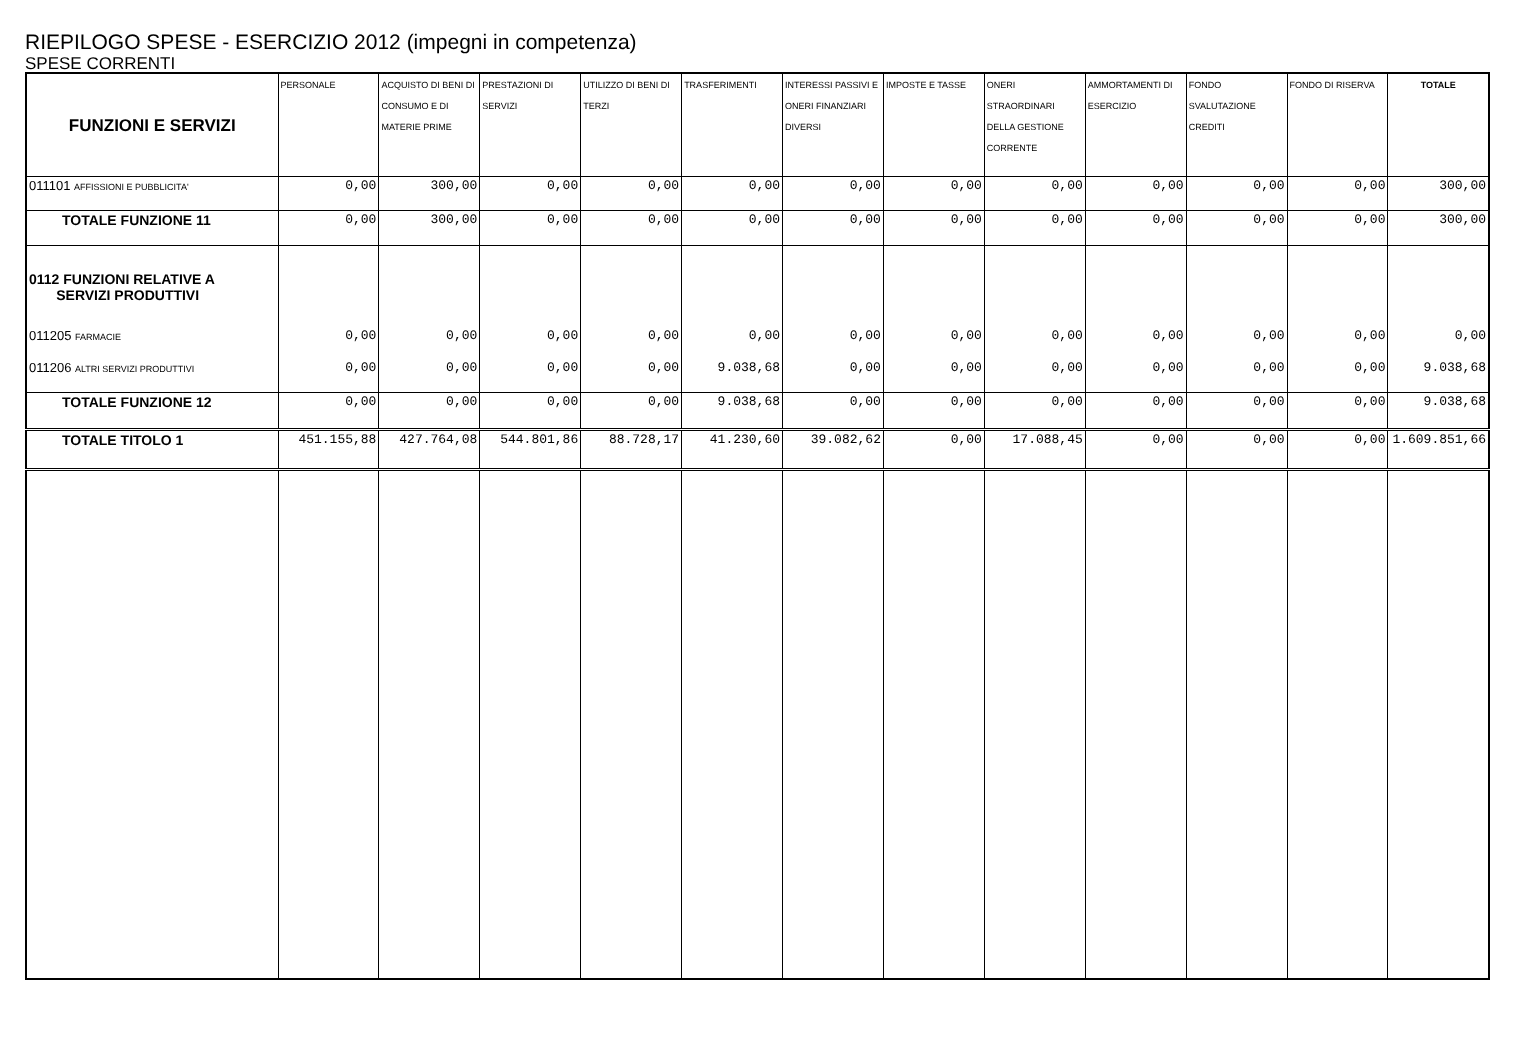RIEPILOGO SPESE - ESERCIZIO 2012 (impegni in competenza)
SPESE CORRENTI
| FUNZIONI E SERVIZI | PERSONALE | ACQUISTO DI BENI DI CONSUMO E DI MATERIE PRIME | PRESTAZIONI DI SERVIZI | UTILIZZO DI BENI DI TERZI | TRASFERIMENTI | INTERESSI PASSIVI E ONERI FINANZIARI DIVERSI | IMPOSTE E TASSE | ONERI STRAORDINARI DELLA GESTIONE CORRENTE | AMMORTAMENTI DI ESERCIZIO | FONDO SVALUTAZIONE CREDITI | FONDO DI RISERVA | TOTALE |
| --- | --- | --- | --- | --- | --- | --- | --- | --- | --- | --- | --- | --- |
| 011101 AFFISSIONI E PUBBLICITA' | 0,00 | 300,00 | 0,00 | 0,00 | 0,00 | 0,00 | 0,00 | 0,00 | 0,00 | 0,00 | 0,00 | 300,00 |
| TOTALE FUNZIONE 11 | 0,00 | 300,00 | 0,00 | 0,00 | 0,00 | 0,00 | 0,00 | 0,00 | 0,00 | 0,00 | 0,00 | 300,00 |
| 0112 FUNZIONI RELATIVE A SERVIZI PRODUTTIVI | | | | | | | | | | | | |
| 011205 FARMACIE | 0,00 | 0,00 | 0,00 | 0,00 | 0,00 | 0,00 | 0,00 | 0,00 | 0,00 | 0,00 | 0,00 | 0,00 |
| 011206 ALTRI SERVIZI PRODUTTIVI | 0,00 | 0,00 | 0,00 | 0,00 | 9.038,68 | 0,00 | 0,00 | 0,00 | 0,00 | 0,00 | 0,00 | 9.038,68 |
| TOTALE FUNZIONE 12 | 0,00 | 0,00 | 0,00 | 0,00 | 9.038,68 | 0,00 | 0,00 | 0,00 | 0,00 | 0,00 | 0,00 | 9.038,68 |
| TOTALE TITOLO 1 | 451.155,88 | 427.764,08 | 544.801,86 | 88.728,17 | 41.230,60 | 39.082,62 | 0,00 | 17.088,45 | 0,00 | 0,00 | 0,00 | 1.609.851,66 |